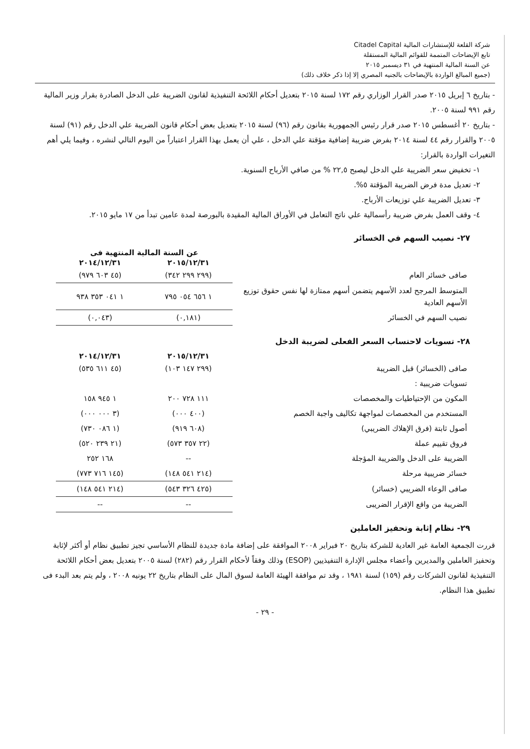شركة القلعة للإستشارات المالية Citadel Capital
تابع الإيضاحات المتممة للقوائم المالية المستقلة
عن السنة المالية المنتهية في ٣١ ديسمبر ٢٠١٥
(جميع المبالغ الواردة بالإيضاحات بالجنيه المصري إلا إذا ذكر خلاف ذلك)
- بتاريخ ٦ إبريل ٢٠١٥ صدر القرار الوزاري رقم ١٧٢ لسنة ٢٠١٥ بتعديل أحكام اللائحة التنفيذية لقانون الضريبة على الدخل الصادرة بقرار وزير المالية رقم ٩٩١ لسنة ٢٠٠٥.
- بتاريخ ٢٠ أغسطس ٢٠١٥ صدر قرار رئيس الجمهورية بقانون رقم (٩٦) لسنة ٢٠١٥ بتعديل بعض أحكام قانون الضريبة علي الدخل رقم (٩١) لسنة ٢٠٠٥ والقرار رقم ٤٤ لسنة ٢٠١٤ بفرض ضريبة إضافية مؤقتة علي الدخل ، علي أن يعمل بهذا القرار اعتباراً من اليوم التالي لنشره ، وفيما يلي أهم التغيرات الواردة بالقرار:
١- تخفيض سعر الضريبة علي الدخل ليصبح ٢٢,٥ % من صافي الأرباح السنوية.
٢- تعديل مدة فرض الضريبة المؤقتة ٥%.
٣- تعديل الضريبة علي توزيعات الأرباح.
٤- وقف العمل بفرض ضريبة رأسمالية علي ناتج التعامل في الأوراق المالية المقيدة بالبورصة لمدة عامين تبدأ من ١٧ مايو ٢٠١٥.
٢٧- نصيب السهم في الخسائر
| | عن السنة المالية المنتهية فى | |
| | ٢٠١٥/١٢/٣١ | ٢٠١٤/١٢/٣١ |
| صافى خسائر العام | (٢٩٩ ٢٩٩ ٣٤٢) | (٤٥ ٦٠٣ ٩٧٩) |
| المتوسط المرجح لعدد الأسهم يتضمن أسهم ممتازة لها نفس حقوق توزيع الأسهم العادية | ١ ٦٥٦ ٠٥٤ ٧٩٥ | ١ ٠٤١ ٣٥٣ ٩٣٨ |
| نصيب السهم في الخسائر | (٠,١٨١) | (٠,٠٤٣) |
٢٨- تسويات لاحتساب السعر الفعلى لضريبة الدخل
| | ٢٠١٥/١٢/٣١ | ٢٠١٤/١٢/٣١ |
| صافى (الخسائر) قبل الضريبة | (٢٩٩ ١٤٧ ١٠٣) | (٤٥ ٦١١ ٥٣٥) |
| تسويات ضريبية : | | |
| المكون من الإحتياطيات والمخصصات | ١١١ ٧٢٨ ٢٠٠ | ١ ٩٤٥ ١٥٨ |
| المستخدم من المخصصات لمواجهة تكاليف واجبة الخصم | (٤٠٠ ٠٠٠) | (٣ ٠٠٠ ٠٠٠) |
| أصول ثابتة (فرق الإهلاك الضريبي) | (٦٠٨ ٩١٩) | (١ ٠٨٦ ٧٣٠) |
| فروق تقييم عملة | (٢٢ ٣٥٧ ٥٧٣) | (٢١ ٢٣٩ ٥٢٠) |
| الضريبة على الدخل والضريبة المؤجلة | -- | ١٦٨ ٢٥٢ |
| خسائر ضريبية مرحلة | (٢١٤ ٥٤١ ١٤٨) | (١٤٥ ٧١٦ ٧٧٣) |
| صافى الوعاء الضريبي (خسائر) | (٤٢٥ ٣٢٦ ٥٤٣) | (٢١٤ ٥٤١ ١٤٨) |
| الضريبة من واقع الإقرار الضريبى | -- | -- |
٢٩- نظام إثابة وتحفيز العاملين
قررت الجمعية العامة غير العادية للشركة بتاريخ ٢٠ فبراير ٢٠٠٨ الموافقة على إضافة مادة جديدة للنظام الأساسي تجيز تطبيق نظام أو أكثر لإثابة وتحفيز العاملين والمديرين وأعضاء مجلس الإدارة التنفيذيين (ESOP) وذلك وفقاً لأحكام القرار رقم (٢٨٢) لسنة ٢٠٠٥ بتعديل بعض أحكام اللائحة التنفيذية لقانون الشركات رقم (١٥٩) لسنة ١٩٨١ ، وقد تم موافقة الهيئة العامة لسوق المال على النظام بتاريخ ٢٢ يونيه ٢٠٠٨ ، ولم يتم بعد البدء فى تطبيق هذا النظام.
- ٢٩ -